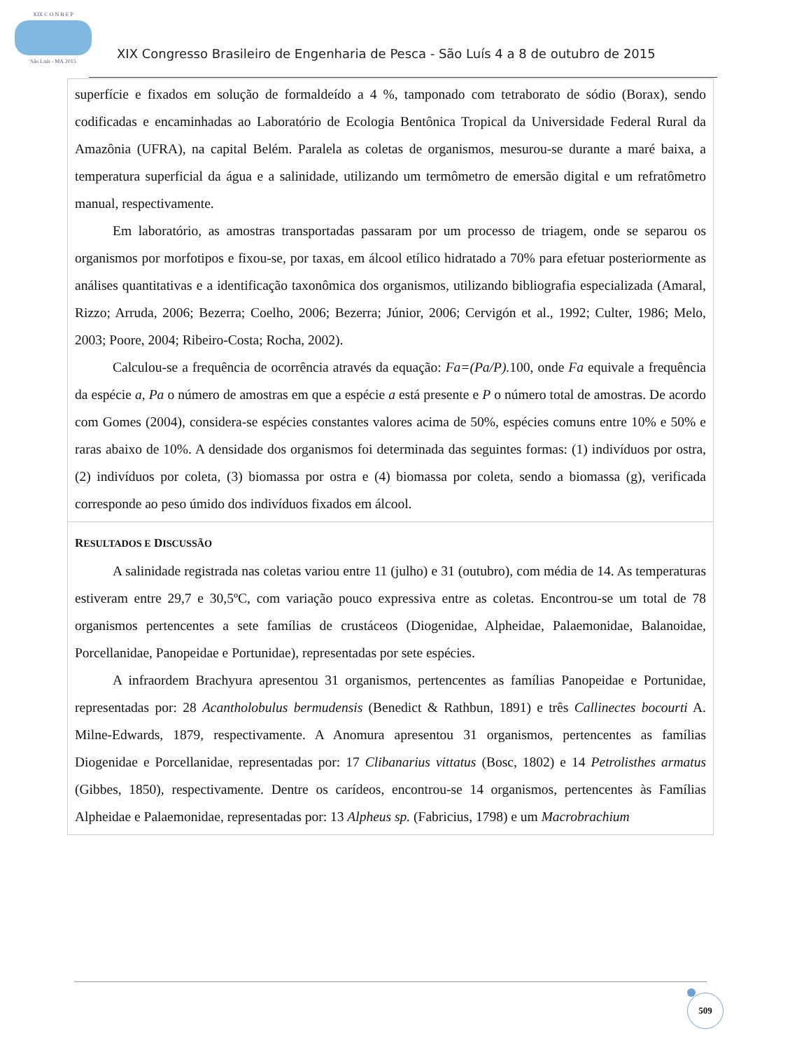XIX C O N B E P
São Luís - MA 2015
XIX Congresso Brasileiro de Engenharia de Pesca - São Luís 4 a 8 de outubro de 2015
superfície e fixados em solução de formaldeído a 4 %, tamponado com tetraborato de sódio (Borax), sendo codificadas e encaminhadas ao Laboratório de Ecologia Bentônica Tropical da Universidade Federal Rural da Amazônia (UFRA), na capital Belém. Paralela as coletas de organismos, mesurou-se durante a maré baixa, a temperatura superficial da água e a salinidade, utilizando um termômetro de emersão digital e um refratômetro manual, respectivamente.
Em laboratório, as amostras transportadas passaram por um processo de triagem, onde se separou os organismos por morfotipos e fixou-se, por taxas, em álcool etílico hidratado a 70% para efetuar posteriormente as análises quantitativas e a identificação taxonômica dos organismos, utilizando bibliografia especializada (Amaral, Rizzo; Arruda, 2006; Bezerra; Coelho, 2006; Bezerra; Júnior, 2006; Cervigón et al., 1992; Culter, 1986; Melo, 2003; Poore, 2004; Ribeiro-Costa; Rocha, 2002).
Calculou-se a frequência de ocorrência através da equação: Fa=(Pa/P). 100, onde Fa equivale a frequência da espécie a, Pa o número de amostras em que a espécie a está presente e P o número total de amostras. De acordo com Gomes (2004), considera-se espécies constantes valores acima de 50%, espécies comuns entre 10% e 50% e raras abaixo de 10%. A densidade dos organismos foi determinada das seguintes formas: (1) indivíduos por ostra, (2) indivíduos por coleta, (3) biomassa por ostra e (4) biomassa por coleta, sendo a biomassa (g), verificada corresponde ao peso úmido dos indivíduos fixados em álcool.
RESULTADOS E DISCUSSÃO
A salinidade registrada nas coletas variou entre 11 (julho) e 31 (outubro), com média de 14. As temperaturas estiveram entre 29,7 e 30,5ºC, com variação pouco expressiva entre as coletas. Encontrou-se um total de 78 organismos pertencentes a sete famílias de crustáceos (Diogenidae, Alpheidae, Palaemonidae, Balanoidae, Porcellanidae, Panopeidae e Portunidae), representadas por sete espécies.
A infraordem Brachyura apresentou 31 organismos, pertencentes as famílias Panopeidae e Portunidae, representadas por: 28 Acantholobulus bermudensis (Benedict & Rathbun, 1891) e três Callinectes bocourti A. Milne-Edwards, 1879, respectivamente. A Anomura apresentou 31 organismos, pertencentes as famílias Diogenidae e Porcellanidae, representadas por: 17 Clibanarius vittatus (Bosc, 1802) e 14 Petrolisthes armatus (Gibbes, 1850), respectivamente. Dentre os carídeos, encontrou-se 14 organismos, pertencentes às Famílias Alpheidae e Palaemonidae, representadas por: 13 Alpheus sp. (Fabricius, 1798) e um Macrobrachium
509